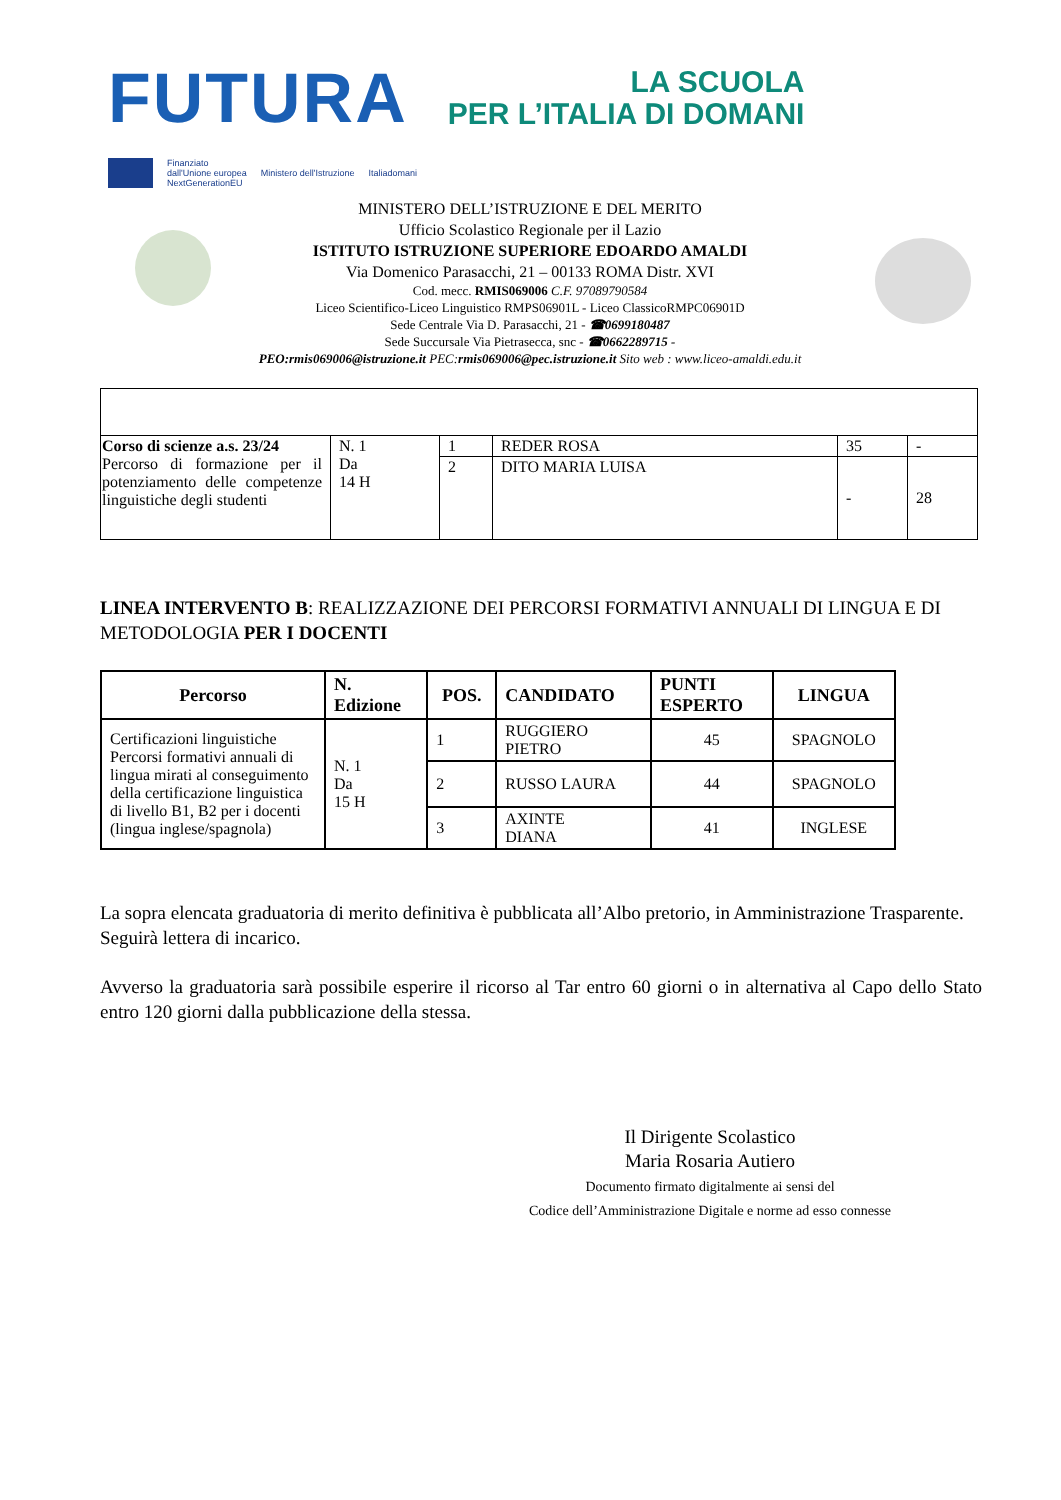FUTURA
LA SCUOLA
PER L’ITALIA DI DOMANI
Finanziato
dall'Unione europea
NextGenerationEU Ministero dell'Istruzione Italiadomani
MINISTERO DELL’ISTRUZIONE E DEL MERITO
Ufficio Scolastico Regionale per il Lazio
ISTITUTO ISTRUZIONE SUPERIORE EDOARDO AMALDI
Via Domenico Parasacchi, 21 – 00133 ROMA Distr. XVI
Cod. mecc. RMIS069006 C.F. 97089790584
Liceo Scientifico-Liceo Linguistico RMPS06901L - Liceo ClassicoRMPC06901D
Sede Centrale Via D. Parasacchi, 21 - ☎0699180487
Sede Succursale Via Pietrasecca, snc - ☎0662289715 -
PEO:rmis069006@istruzione.it PEC:rmis069006@pec.istruzione.it Sito web : www.liceo-amaldi.edu.it
| Corso di scienze a.s. 23/24 Percorso di formazione per il potenziamento delle competenze linguistiche degli studenti | N. 1 Da 14 H | 1 | REDER ROSA | 35 | - |
| | | 2 | DITO MARIA LUISA | - | 28 |
LINEA INTERVENTO B: REALIZZAZIONE DEI PERCORSI FORMATIVI ANNUALI DI LINGUA E DI METODOLOGIA PER I DOCENTI
| Percorso | N. Edizione | POS. | CANDIDATO | PUNTI ESPERTO | LINGUA |
| --- | --- | --- | --- | --- | --- |
| Certificazioni linguistiche Percorsi formativi annuali di lingua mirati al conseguimento della certificazione linguistica di livello B1, B2 per i docenti (lingua inglese/spagnola) | N. 1 Da 15 H | 1 | RUGGIERO PIETRO | 45 | SPAGNOLO |
| | | 2 | RUSSO LAURA | 44 | SPAGNOLO |
| | | 3 | AXINTE DIANA | 41 | INGLESE |
La sopra elencata graduatoria di merito definitiva è pubblicata all’Albo pretorio, in Amministrazione Trasparente.
Seguirà lettera di incarico.
Avverso la graduatoria sarà possibile esperire il ricorso al Tar entro 60 giorni o in alternativa al Capo dello Stato entro 120 giorni dalla pubblicazione della stessa.
Il Dirigente Scolastico
Maria Rosaria Autiero
Documento firmato digitalmente ai sensi del
Codice dell’Amministrazione Digitale e norme ad esso connesse